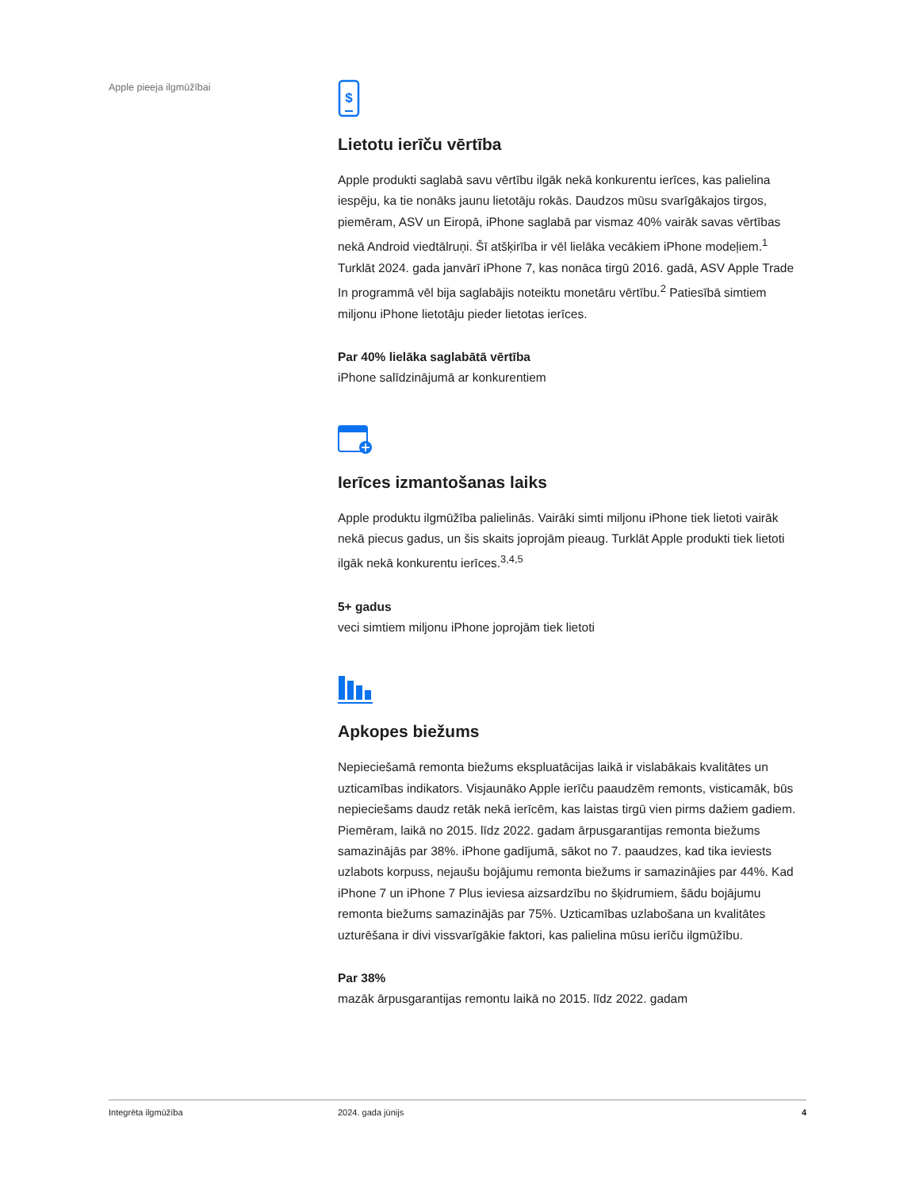Apple pieeja ilgmūžībai
$
Lietotu ierīču vērtība
Apple produkti saglabā savu vērtību ilgāk nekā konkurentu ierīces, kas palielina iespēju, ka tie nonāks jaunu lietotāju rokās. Daudzos mūsu svarīgākajos tirgos, piemēram, ASV un Eiropā, iPhone saglabā par vismaz 40% vairāk savas vērtības nekā Android viedtālruņi. Šī atšķirība ir vēl lielāka vecākiem iPhone modeļiem.<sup>1</sup> Turklāt 2024. gada janvārī iPhone 7, kas nonāca tirgū 2016. gadā, ASV Apple Trade In programmā vēl bija saglabājis noteiktu monetāru vērtību.<sup>2</sup> Patiesībā simtiem miljonu iPhone lietotāju pieder lietotas ierīces.
Par 40% lielāka saglabātā vērtība
iPhone salīdzinājumā ar konkurentiem
Ierīces izmantošanas laiks
Apple produktu ilgmūžība palielinās. Vairāki simti miljonu iPhone tiek lietoti vairāk nekā piecus gadus, un šis skaits joprojām pieaug. Turklāt Apple produkti tiek lietoti ilgāk nekā konkurentu ierīces.<sup>3,4,5</sup>
5+ gadus
veci simtiem miljonu iPhone joprojām tiek lietoti
Apkopes biežums
Nepieciešamā remonta biežums ekspluatācijas laikā ir vislabākais kvalitātes un uzticamības indikators. Visjaunāko Apple ierīču paaudzēm remonts, visticamāk, būs nepieciešams daudz retāk nekā ierīcēm, kas laistas tirgū vien pirms dažiem gadiem. Piemēram, laikā no 2015. līdz 2022. gadam ārpusgarantijas remonta biežums samazinājās par 38%. iPhone gadījumā, sākot no 7. paaudzes, kad tika ieviests uzlabots korpuss, nejaušu bojājumu remonta biežums ir samazinājies par 44%. Kad iPhone 7 un iPhone 7 Plus ieviesa aizsardzību no šķidrumiem, šādu bojājumu remonta biežums samazinājās par 75%. Uzticamības uzlabošana un kvalitātes uzturēšana ir divi vissvarīgākie faktori, kas palielina mūsu ierīču ilgmūžību.
Par 38%
mazāk ārpusgarantijas remontu laikā no 2015. līdz 2022. gadam
Integrēta ilgmūžība 2024. gada jūnijs 4